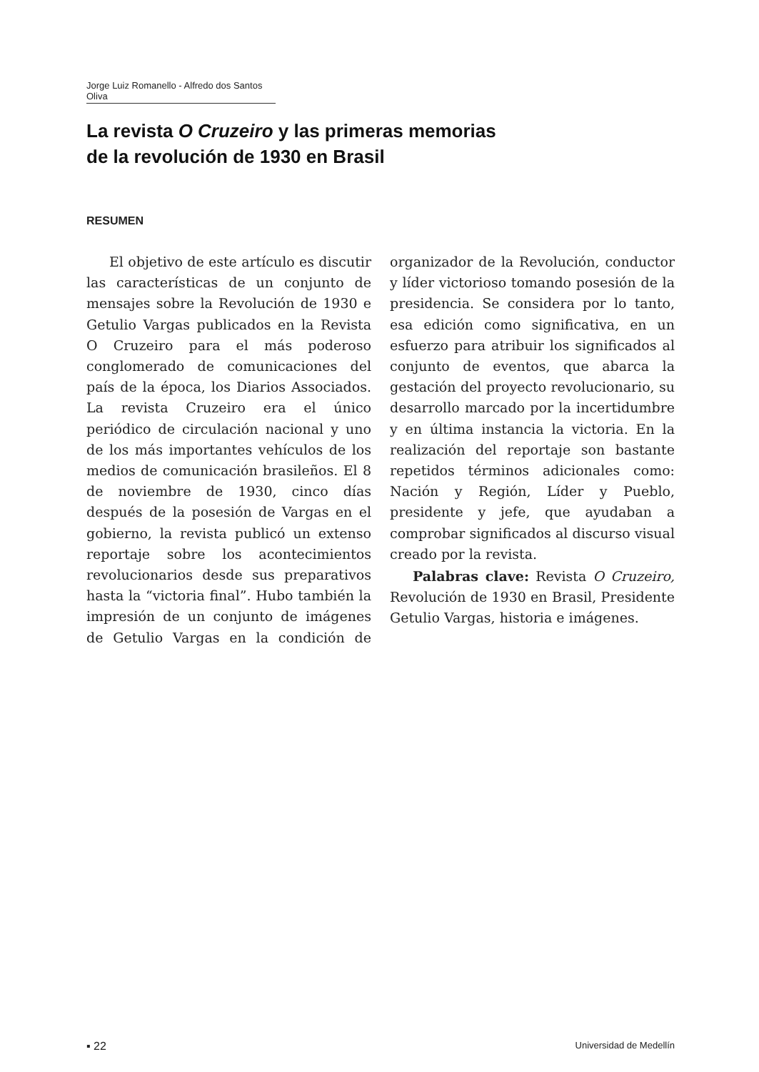Jorge Luiz Romanello - Alfredo dos Santos Oliva
La revista O Cruzeiro y las primeras memorias
de la revolución de 1930 en Brasil
RESUMEN
El objetivo de este artículo es discutir las características de un conjunto de mensajes sobre la Revolución de 1930 e Getulio Vargas publicados en la Revista O Cruzeiro para el más poderoso conglomerado de comunicaciones del país de la época, los Diarios Associados. La revista Cruzeiro era el único periódico de circulación nacional y uno de los más importantes vehículos de los medios de comunicación brasileños. El 8 de noviembre de 1930, cinco días después de la posesión de Vargas en el gobierno, la revista publicó un extenso reportaje sobre los acontecimientos revolucionarios desde sus preparativos hasta la “victoria final”. Hubo también la impresión de un conjunto de imágenes de Getulio Vargas en la condición de organizador de la Revolución, conductor y líder victorioso tomando posesión de la presidencia. Se considera por lo tanto, esa edición como significativa, en un esfuerzo para atribuir los significados al conjunto de eventos, que abarca la gestación del proyecto revolucionario, su desarrollo marcado por la incertidumbre y en última instancia la victoria. En la realización del reportaje son bastante repetidos términos adicionales como: Nación y Región, Líder y Pueblo, presidente y jefe, que ayudaban a comprobar significados al discurso visual creado por la revista.
Palabras clave: Revista O Cruzeiro, Revolución de 1930 en Brasil, Presidente Getulio Vargas, historia e imágenes.
▪ 22 Universidad de Medellín